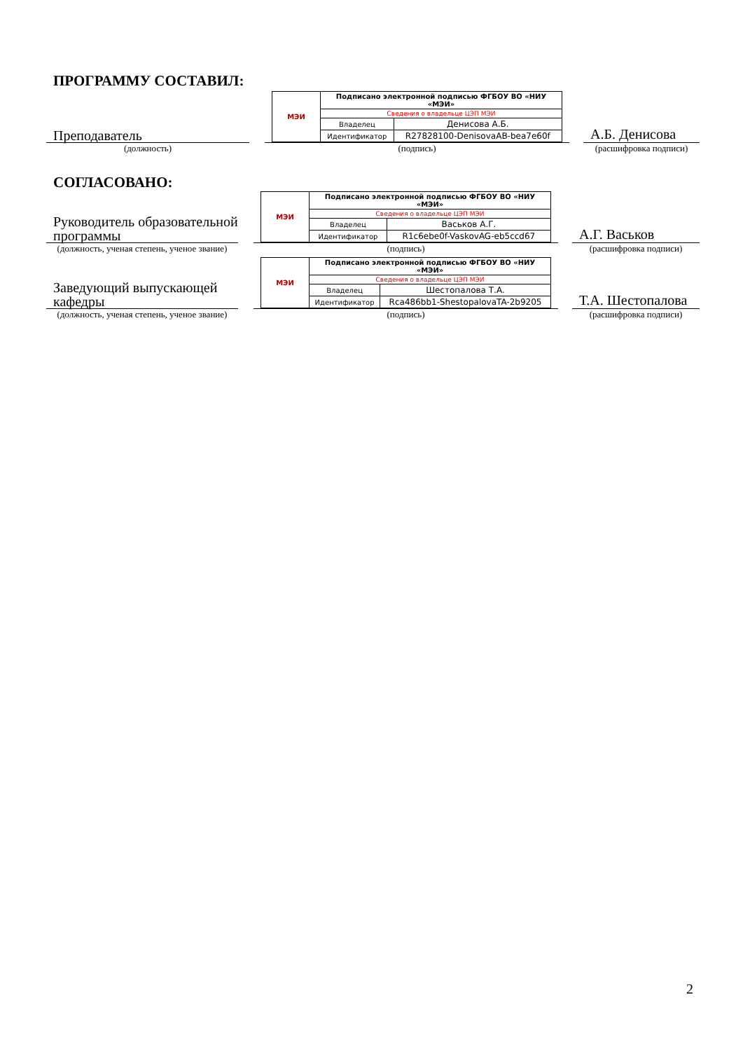ПРОГРАММУ СОСТАВИЛ:
Преподаватель
| МЭИ | Подписано электронной подписью ФГБОУ ВО «НИУ «МЭИ» | |
| | Сведения о владельце ЦЭП МЭИ | |
| | Владелец | Денисова А.Б. |
| | Идентификатор | R27828100-DenisovaAB-bea7e60f |
А.Б. Денисова
(должность) (подпись) (расшифровка подписи)
СОГЛАСОВАНО:
Руководитель образовательной программы
| МЭИ | Подписано электронной подписью ФГБОУ ВО «НИУ «МЭИ» | |
| | Сведения о владельце ЦЭП МЭИ | |
| | Владелец | Васьков А.Г. |
| | Идентификатор | R1c6ebe0f-VaskovAG-eb5ccd67 |
А.Г. Васьков
(должность, ученая степень, ученое звание)
(подпись) (расшифровка подписи)
Заведующий выпускающей кафедры
| МЭИ | Подписано электронной подписью ФГБОУ ВО «НИУ «МЭИ» | |
| | Сведения о владельце ЦЭП МЭИ | |
| | Владелец | Шестопалова Т.А. |
| | Идентификатор | Rca486bb1-ShestopalovaTA-2b9205 |
Т.А. Шестопалова
(должность, ученая степень, ученое звание)
(подпись) (расшифровка подписи)
2